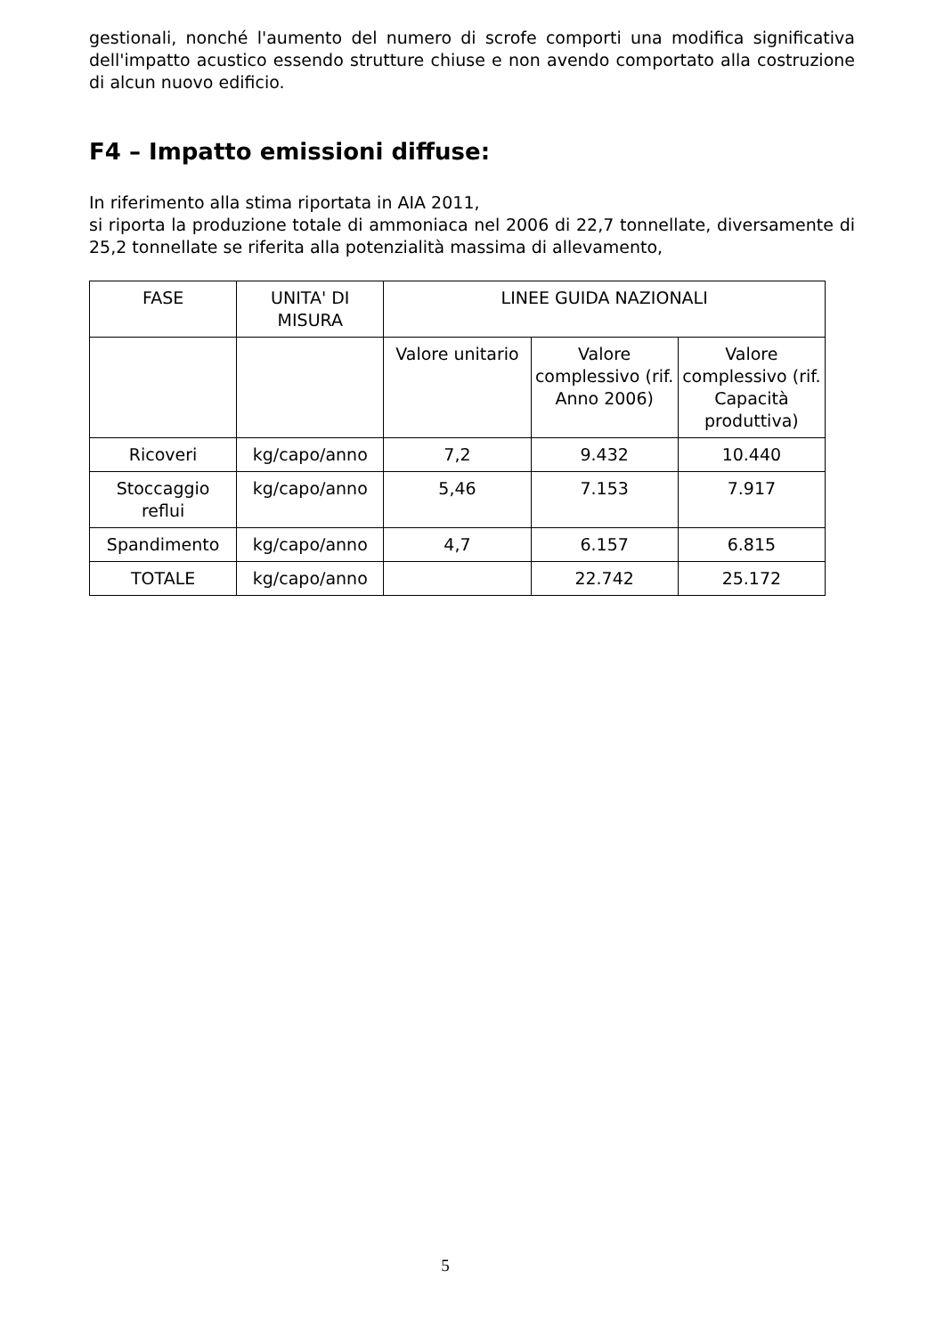gestionali, nonché l'aumento del numero di scrofe comporti una modifica significativa dell'impatto acustico essendo strutture chiuse e non avendo comportato alla costruzione di alcun nuovo edificio.
F4 – Impatto emissioni diffuse:
In riferimento alla stima riportata in AIA 2011,
si riporta la produzione totale di ammoniaca nel 2006 di 22,7 tonnellate, diversamente di 25,2 tonnellate se riferita alla potenzialità massima di allevamento,
| FASE | UNITA' DI MISURA | LINEE GUIDA NAZIONALI | | |
| | | Valore unitario | Valore complessivo (rif. Anno 2006) | Valore complessivo (rif. Capacità produttiva) |
| Ricoveri | kg/capo/anno | 7,2 | 9.432 | 10.440 |
| Stoccaggio reflui | kg/capo/anno | 5,46 | 7.153 | 7.917 |
| Spandimento | kg/capo/anno | 4,7 | 6.157 | 6.815 |
| TOTALE | kg/capo/anno | | 22.742 | 25.172 |
5